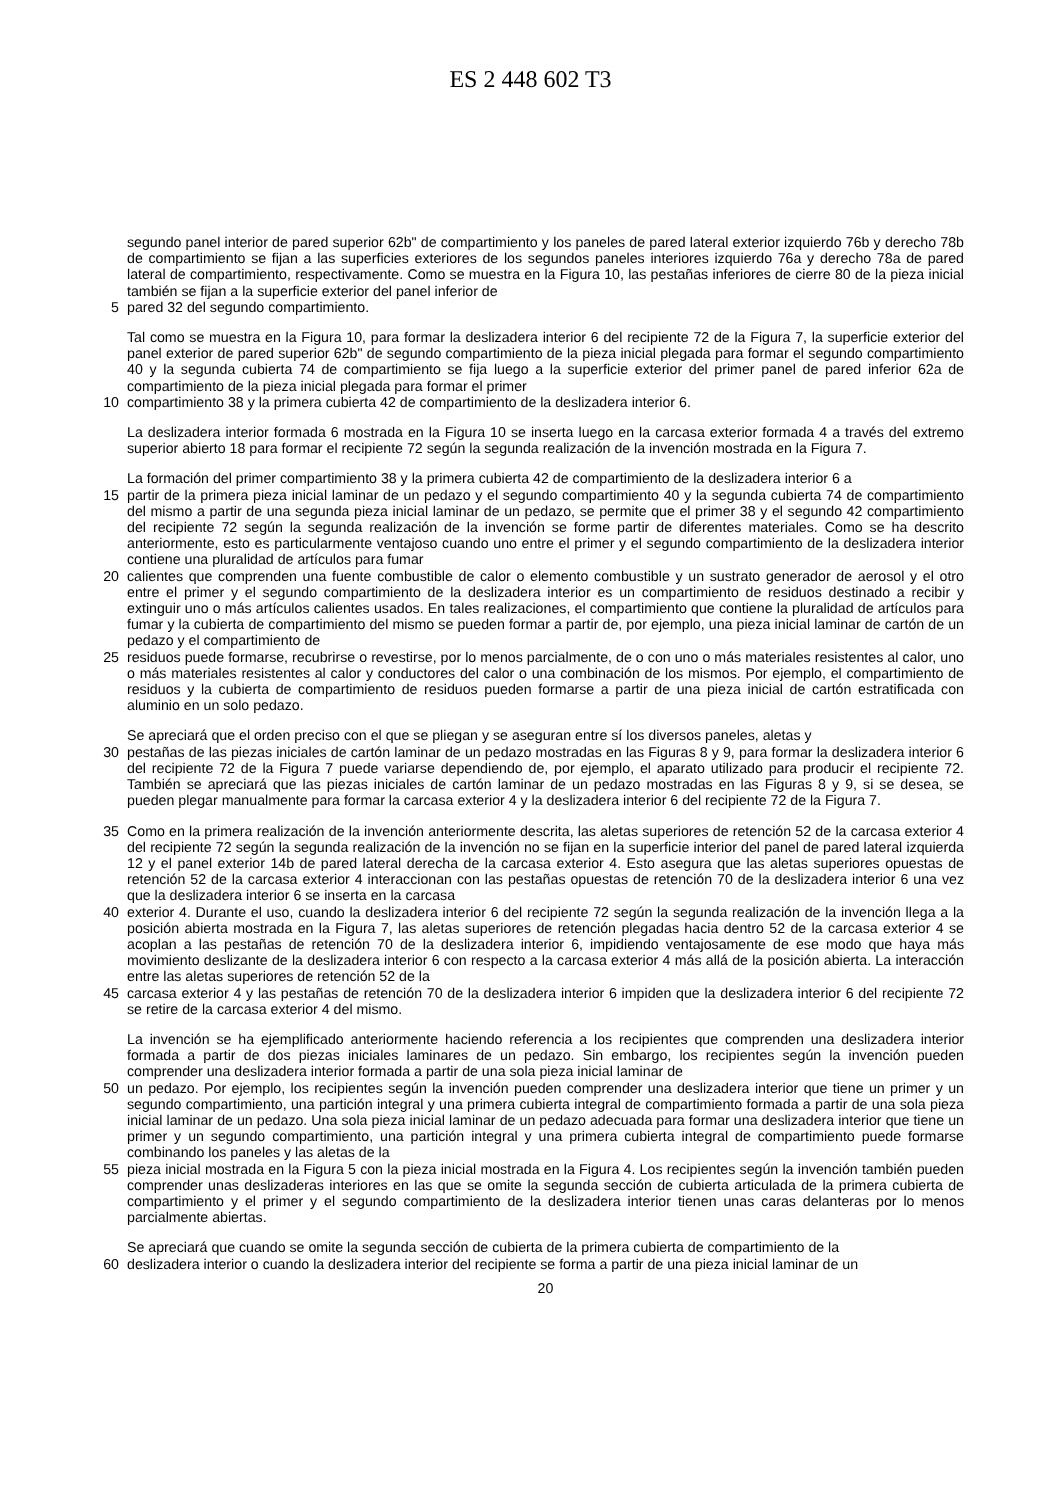ES 2 448 602 T3
segundo panel interior de pared superior 62b" de compartimiento y los paneles de pared lateral exterior izquierdo 76b y derecho 78b de compartimiento se fijan a las superficies exteriores de los segundos paneles interiores izquierdo 76a y derecho 78a de pared lateral de compartimiento, respectivamente. Como se muestra en la Figura 10, las pestañas inferiores de cierre 80 de la pieza inicial también se fijan a la superficie exterior del panel inferior de
5 pared 32 del segundo compartimiento.
Tal como se muestra en la Figura 10, para formar la deslizadera interior 6 del recipiente 72 de la Figura 7, la superficie exterior del panel exterior de pared superior 62b" de segundo compartimiento de la pieza inicial plegada para formar el segundo compartimiento 40 y la segunda cubierta 74 de compartimiento se fija luego a la superficie exterior del primer panel de pared inferior 62a de compartimiento de la pieza inicial plegada para formar el primer
10 compartimiento 38 y la primera cubierta 42 de compartimiento de la deslizadera interior 6.
La deslizadera interior formada 6 mostrada en la Figura 10 se inserta luego en la carcasa exterior formada 4 a través del extremo superior abierto 18 para formar el recipiente 72 según la segunda realización de la invención mostrada en la Figura 7.
La formación del primer compartimiento 38 y la primera cubierta 42 de compartimiento de la deslizadera interior 6 a
15 partir de la primera pieza inicial laminar de un pedazo y el segundo compartimiento 40 y la segunda cubierta 74 de compartimiento del mismo a partir de una segunda pieza inicial laminar de un pedazo, se permite que el primer 38 y el segundo 42 compartimiento del recipiente 72 según la segunda realización de la invención se forme partir de diferentes materiales. Como se ha descrito anteriormente, esto es particularmente ventajoso cuando uno entre el primer y el segundo compartimiento de la deslizadera interior contiene una pluralidad de artículos para fumar
20 calientes que comprenden una fuente combustible de calor o elemento combustible y un sustrato generador de aerosol y el otro entre el primer y el segundo compartimiento de la deslizadera interior es un compartimiento de residuos destinado a recibir y extinguir uno o más artículos calientes usados. En tales realizaciones, el compartimiento que contiene la pluralidad de artículos para fumar y la cubierta de compartimiento del mismo se pueden formar a partir de, por ejemplo, una pieza inicial laminar de cartón de un pedazo y el compartimiento de
25 residuos puede formarse, recubrirse o revestirse, por lo menos parcialmente, de o con uno o más materiales resistentes al calor, uno o más materiales resistentes al calor y conductores del calor o una combinación de los mismos. Por ejemplo, el compartimiento de residuos y la cubierta de compartimiento de residuos pueden formarse a partir de una pieza inicial de cartón estratificada con aluminio en un solo pedazo.
Se apreciará que el orden preciso con el que se pliegan y se aseguran entre sí los diversos paneles, aletas y
30 pestañas de las piezas iniciales de cartón laminar de un pedazo mostradas en las Figuras 8 y 9, para formar la deslizadera interior 6 del recipiente 72 de la Figura 7 puede variarse dependiendo de, por ejemplo, el aparato utilizado para producir el recipiente 72. También se apreciará que las piezas iniciales de cartón laminar de un pedazo mostradas en las Figuras 8 y 9, si se desea, se pueden plegar manualmente para formar la carcasa exterior 4 y la deslizadera interior 6 del recipiente 72 de la Figura 7.
35 Como en la primera realización de la invención anteriormente descrita, las aletas superiores de retención 52 de la carcasa exterior 4 del recipiente 72 según la segunda realización de la invención no se fijan en la superficie interior del panel de pared lateral izquierda 12 y el panel exterior 14b de pared lateral derecha de la carcasa exterior 4. Esto asegura que las aletas superiores opuestas de retención 52 de la carcasa exterior 4 interaccionan con las pestañas opuestas de retención 70 de la deslizadera interior 6 una vez que la deslizadera interior 6 se inserta en la carcasa
40 exterior 4. Durante el uso, cuando la deslizadera interior 6 del recipiente 72 según la segunda realización de la invención llega a la posición abierta mostrada en la Figura 7, las aletas superiores de retención plegadas hacia dentro 52 de la carcasa exterior 4 se acoplan a las pestañas de retención 70 de la deslizadera interior 6, impidiendo ventajosamente de ese modo que haya más movimiento deslizante de la deslizadera interior 6 con respecto a la carcasa exterior 4 más allá de la posición abierta. La interacción entre las aletas superiores de retención 52 de la
45 carcasa exterior 4 y las pestañas de retención 70 de la deslizadera interior 6 impiden que la deslizadera interior 6 del recipiente 72 se retire de la carcasa exterior 4 del mismo.
La invención se ha ejemplificado anteriormente haciendo referencia a los recipientes que comprenden una deslizadera interior formada a partir de dos piezas iniciales laminares de un pedazo. Sin embargo, los recipientes según la invención pueden comprender una deslizadera interior formada a partir de una sola pieza inicial laminar de
50 un pedazo. Por ejemplo, los recipientes según la invención pueden comprender una deslizadera interior que tiene un primer y un segundo compartimiento, una partición integral y una primera cubierta integral de compartimiento formada a partir de una sola pieza inicial laminar de un pedazo. Una sola pieza inicial laminar de un pedazo adecuada para formar una deslizadera interior que tiene un primer y un segundo compartimiento, una partición integral y una primera cubierta integral de compartimiento puede formarse combinando los paneles y las aletas de la
55 pieza inicial mostrada en la Figura 5 con la pieza inicial mostrada en la Figura 4. Los recipientes según la invención también pueden comprender unas deslizaderas interiores en las que se omite la segunda sección de cubierta articulada de la primera cubierta de compartimiento y el primer y el segundo compartimiento de la deslizadera interior tienen unas caras delanteras por lo menos parcialmente abiertas.
Se apreciará que cuando se omite la segunda sección de cubierta de la primera cubierta de compartimiento de la
60 deslizadera interior o cuando la deslizadera interior del recipiente se forma a partir de una pieza inicial laminar de un
20